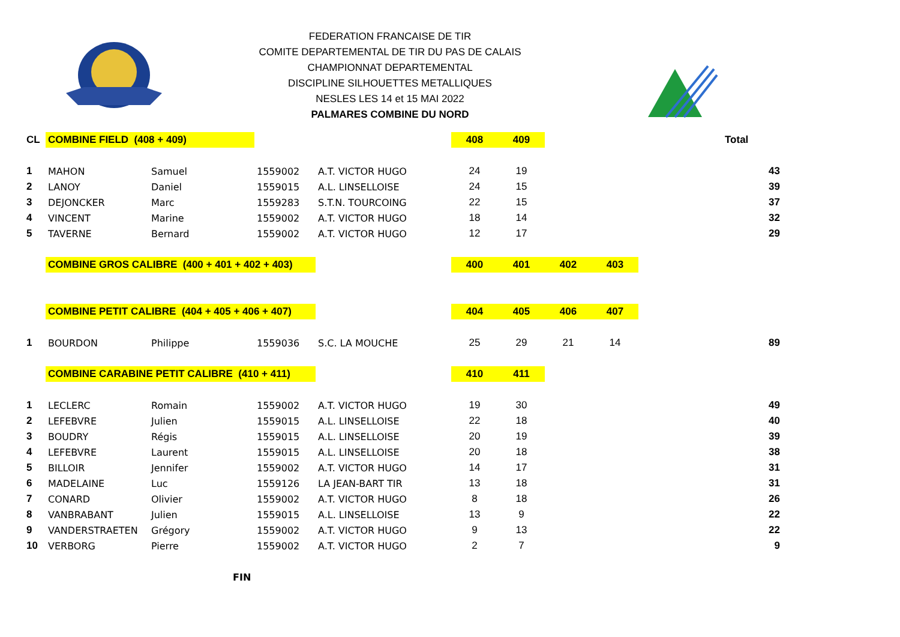FEDERATION FRANCAISE DE TIR
COMITE DEPARTEMENTAL DE TIR DU PAS DE CALAIS
CHAMPIONNAT DEPARTEMENTAL
DISCIPLINE SILHOUETTES METALLIQUES
NESLES LES 14 et 15 MAI 2022
PALMARES COMBINE DU NORD
| CL | COMBINE FIELD (408 + 409) | | | | 408 | 409 | | | | Total |
| 1 | MAHON | Samuel | 1559002 | A.T. VICTOR HUGO | 24 | 19 | | | | 43 |
| 2 | LANOY | Daniel | 1559015 | A.L. LINSELLOISE | 24 | 15 | | | | 39 |
| 3 | DEJONCKER | Marc | 1559283 | S.T.N. TOURCOING | 22 | 15 | | | | 37 |
| 4 | VINCENT | Marine | 1559002 | A.T. VICTOR HUGO | 18 | 14 | | | | 32 |
| 5 | TAVERNE | Bernard | 1559002 | A.T. VICTOR HUGO | 12 | 17 | | | | 29 |
| | COMBINE GROS CALIBRE (400 + 401 + 402 + 403) | | | | 400 | 401 | 402 | 403 | | |
| | COMBINE PETIT CALIBRE (404 + 405 + 406 + 407) | | | | 404 | 405 | 406 | 407 | | |
| 1 | BOURDON | Philippe | 1559036 | S.C. LA MOUCHE | 25 | 29 | 21 | 14 | | 89 |
| | COMBINE CARABINE PETIT CALIBRE (410 + 411) | | | | 410 | 411 | | | | |
| 1 | LECLERC | Romain | 1559002 | A.T. VICTOR HUGO | 19 | 30 | | | | 49 |
| 2 | LEFEBVRE | Julien | 1559015 | A.L. LINSELLOISE | 22 | 18 | | | | 40 |
| 3 | BOUDRY | Régis | 1559015 | A.L. LINSELLOISE | 20 | 19 | | | | 39 |
| 4 | LEFEBVRE | Laurent | 1559015 | A.L. LINSELLOISE | 20 | 18 | | | | 38 |
| 5 | BILLOIR | Jennifer | 1559002 | A.T. VICTOR HUGO | 14 | 17 | | | | 31 |
| 6 | MADELAINE | Luc | 1559126 | LA JEAN-BART TIR | 13 | 18 | | | | 31 |
| 7 | CONARD | Olivier | 1559002 | A.T. VICTOR HUGO | 8 | 18 | | | | 26 |
| 8 | VANBRABANT | Julien | 1559015 | A.L. LINSELLOISE | 13 | 9 | | | | 22 |
| 9 | VANDERSTRAETEN | Grégory | 1559002 | A.T. VICTOR HUGO | 9 | 13 | | | | 22 |
| 10 | VERBORG | Pierre | 1559002 | A.T. VICTOR HUGO | 2 | 7 | | | | 9 |
| | | FIN | | | | | | | | |